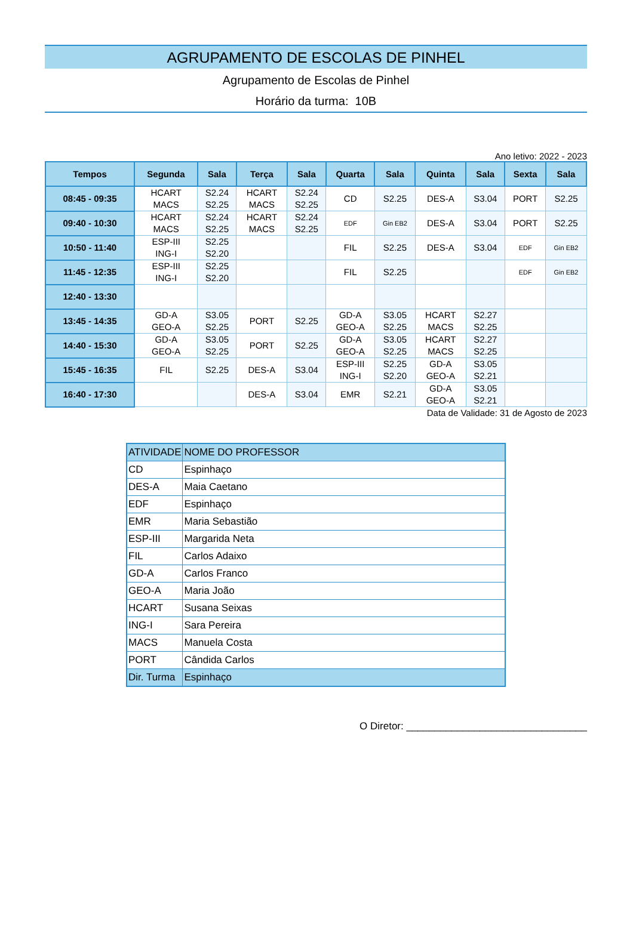AGRUPAMENTO DE ESCOLAS DE PINHEL
Agrupamento de Escolas de Pinhel
Horário da turma: 10B
Ano letivo: 2022 - 2023
| Tempos | Segunda | Sala | Terça | Sala | Quarta | Sala | Quinta | Sala | Sexta | Sala |
| --- | --- | --- | --- | --- | --- | --- | --- | --- | --- | --- |
| 08:45 - 09:35 | HCART MACS | S2.24 S2.25 | HCART MACS | S2.24 S2.25 | CD | S2.25 | DES-A | S3.04 | PORT | S2.25 |
| 09:40 - 10:30 | HCART MACS | S2.24 S2.25 | HCART MACS | S2.24 S2.25 | EDF | Gin EB2 | DES-A | S3.04 | PORT | S2.25 |
| 10:50 - 11:40 | ESP-III ING-I | S2.25 S2.20 | | | FIL | S2.25 | DES-A | S3.04 | EDF | Gin EB2 |
| 11:45 - 12:35 | ESP-III ING-I | S2.25 S2.20 | | | FIL | S2.25 | | | EDF | Gin EB2 |
| 12:40 - 13:30 | | | | | | | | | | |
| 13:45 - 14:35 | GD-A GEO-A | S3.05 S2.25 | PORT | S2.25 | GD-A GEO-A | S3.05 S2.25 | HCART MACS | S2.27 S2.25 | | |
| 14:40 - 15:30 | GD-A GEO-A | S3.05 S2.25 | PORT | S2.25 | GD-A GEO-A | S3.05 S2.25 | HCART MACS | S2.27 S2.25 | | |
| 15:45 - 16:35 | FIL | S2.25 | DES-A | S3.04 | ESP-III ING-I | S2.25 S2.20 | GD-A GEO-A | S3.05 S2.21 | | |
| 16:40 - 17:30 | | | DES-A | S3.04 | EMR | S2.21 | GD-A GEO-A | S3.05 S2.21 | | |
Data de Validade: 31 de Agosto de 2023
| ATIVIDADE | NOME DO PROFESSOR |
| CD | Espinhaço |
| DES-A | Maia Caetano |
| EDF | Espinhaço |
| EMR | Maria Sebastião |
| ESP-III | Margarida Neta |
| FIL | Carlos Adaixo |
| GD-A | Carlos Franco |
| GEO-A | Maria João |
| HCART | Susana Seixas |
| ING-I | Sara Pereira |
| MACS | Manuela Costa |
| PORT | Cândida Carlos |
| Dir. Turma | Espinhaço |
O Diretor: ________________________________